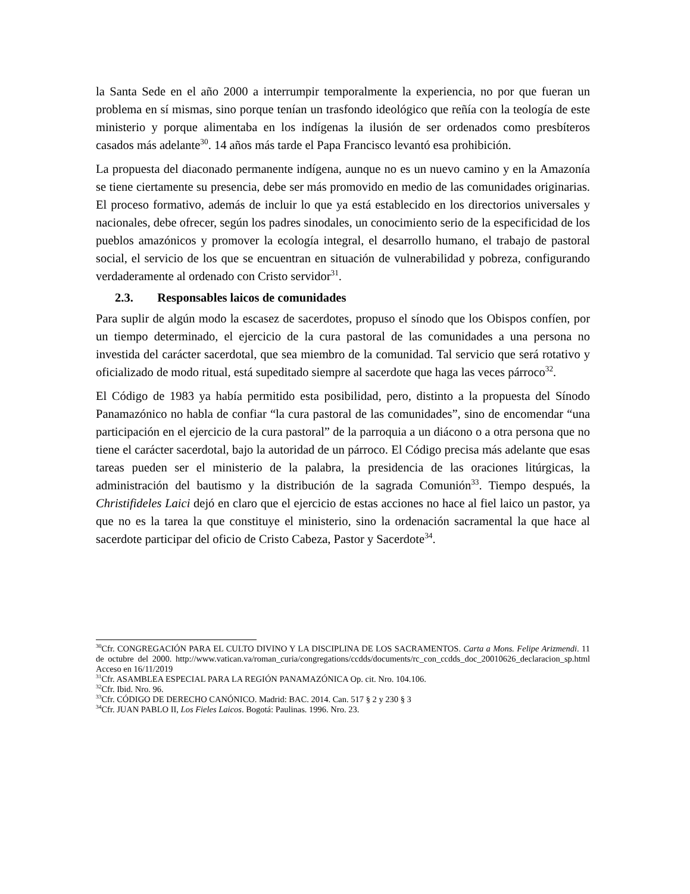la Santa Sede en el año 2000 a interrumpir temporalmente la experiencia, no por que fueran un problema en sí mismas, sino porque tenían un trasfondo ideológico que reñía con la teología de este ministerio y porque alimentaba en los indígenas la ilusión de ser ordenados como presbíteros casados más adelante<sup>30</sup>. 14 años más tarde el Papa Francisco levantó esa prohibición.
La propuesta del diaconado permanente indígena, aunque no es un nuevo camino y en la Amazonía se tiene ciertamente su presencia, debe ser más promovido en medio de las comunidades originarias. El proceso formativo, además de incluir lo que ya está establecido en los directorios universales y nacionales, debe ofrecer, según los padres sinodales, un conocimiento serio de la especificidad de los pueblos amazónicos y promover la ecología integral, el desarrollo humano, el trabajo de pastoral social, el servicio de los que se encuentran en situación de vulnerabilidad y pobreza, configurando verdaderamente al ordenado con Cristo servidor<sup>31</sup>.
2.3. Responsables laicos de comunidades
Para suplir de algún modo la escasez de sacerdotes, propuso el sínodo que los Obispos confíen, por un tiempo determinado, el ejercicio de la cura pastoral de las comunidades a una persona no investida del carácter sacerdotal, que sea miembro de la comunidad. Tal servicio que será rotativo y oficializado de modo ritual, está supeditado siempre al sacerdote que haga las veces párroco<sup>32</sup>.
El Código de 1983 ya había permitido esta posibilidad, pero, distinto a la propuesta del Sínodo Panamazónico no habla de confiar “la cura pastoral de las comunidades”, sino de encomendar “una participación en el ejercicio de la cura pastoral” de la parroquia a un diácono o a otra persona que no tiene el carácter sacerdotal, bajo la autoridad de un párroco. El Código precisa más adelante que esas tareas pueden ser el ministerio de la palabra, la presidencia de las oraciones litúrgicas, la administración del bautismo y la distribución de la sagrada Comunión<sup>33</sup>. Tiempo después, la Christifideles Laici dejó en claro que el ejercicio de estas acciones no hace al fiel laico un pastor, ya que no es la tarea la que constituye el ministerio, sino la ordenación sacramental la que hace al sacerdote participar del oficio de Cristo Cabeza, Pastor y Sacerdote<sup>34</sup>.
<sup>30</sup> Cfr. CONGREGACIÓN PARA EL CULTO DIVINO Y LA DISCIPLINA DE LOS SACRAMENTOS. Carta a Mons. Felipe Arizmendi. 11 de octubre del 2000. http://www.vatican.va/roman_curia/congregations/ccdds/documents/rc_con_ccdds_doc_20010626_declaracion_sp.html Acceso en 16/11/2019
<sup>31</sup> Cfr. ASAMBLEA ESPECIAL PARA LA REGIÓN PANAMAZÓNICA Op. cit. Nro. 104.106.
<sup>32</sup> Cfr. Ibid. Nro. 96.
<sup>33</sup> Cfr. CÓDIGO DE DERECHO CANÓNICO. Madrid: BAC. 2014. Can. 517 § 2 y 230 § 3
<sup>34</sup> Cfr. JUAN PABLO II, Los Fieles Laicos. Bogotá: Paulinas. 1996. Nro. 23.